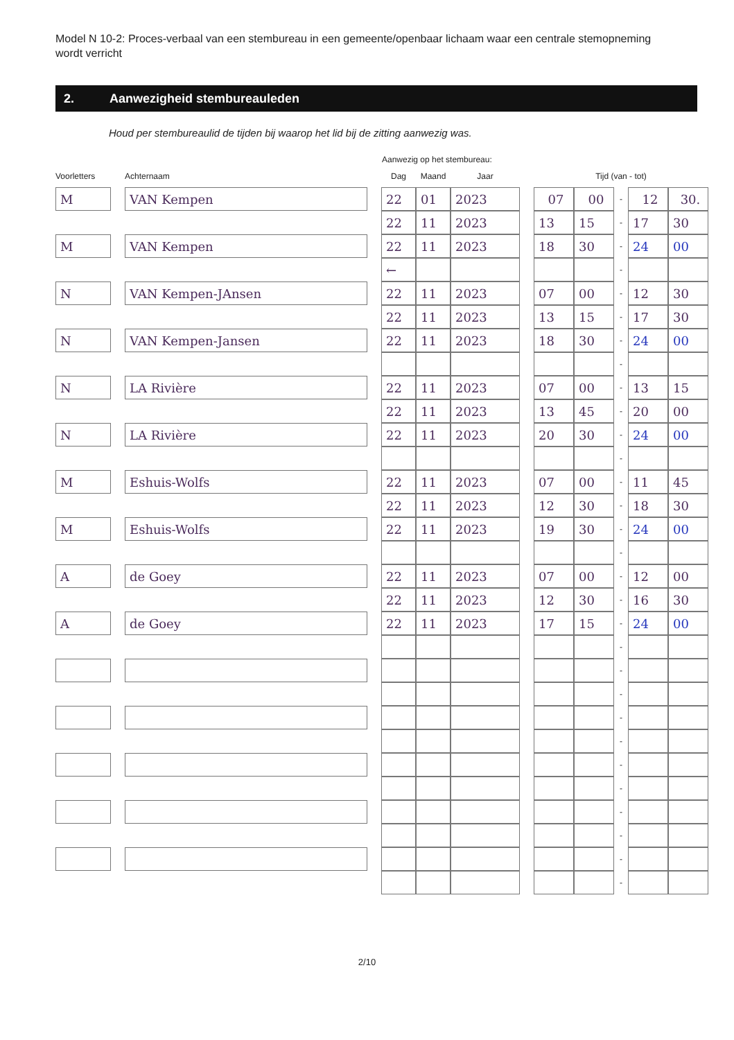Model N 10-2: Proces-verbaal van een stembureau in een gemeente/openbaar lichaam waar een centrale stemopneming wordt verricht
2. Aanwezigheid stembureauleden
Houd per stembureaulid de tijden bij waarop het lid bij de zitting aanwezig was.
| | | | | Aanwezig op het stembureau: | | | | | | | | |
| --- | --- | --- | --- | --- | --- | --- | --- | --- | --- | --- | --- | --- |
| Voorletters | | Achternaam | | Dag | Maand | Jaar | | Tijd (van - tot) | | | | |
| M | | VAN Kempen | | 22 | 01 | 2023 | | 07 | 00 | - | 12 | 30. |
| | | | | 22 | 11 | 2023 | | 13 | 15 | - | 17 | 30 |
| M | | VAN Kempen | | 22 | 11 | 2023 | | 18 | 30 | - | 24 | 00 |
| | | | | ← | | | | | | - | | |
| N | | VAN Kempen-JAnsen | | 22 | 11 | 2023 | | 07 | 00 | - | 12 | 30 |
| | | | | 22 | 11 | 2023 | | 13 | 15 | - | 17 | 30 |
| N | | VAN Kempen-Jansen | | 22 | 11 | 2023 | | 18 | 30 | - | 24 | 00 |
| | | | | | | | | | | - | | |
| N | | LA Rivière | | 22 | 11 | 2023 | | 07 | 00 | - | 13 | 15 |
| | | | | 22 | 11 | 2023 | | 13 | 45 | - | 20 | 00 |
| N | | LA Rivière | | 22 | 11 | 2023 | | 20 | 30 | - | 24 | 00 |
| | | | | | | | | | | - | | |
| M | | Eshuis-Wolfs | | 22 | 11 | 2023 | | 07 | 00 | - | 11 | 45 |
| | | | | 22 | 11 | 2023 | | 12 | 30 | - | 18 | 30 |
| M | | Eshuis-Wolfs | | 22 | 11 | 2023 | | 19 | 30 | - | 24 | 00 |
| | | | | | | | | | | - | | |
| A | | de Goey | | 22 | 11 | 2023 | | 07 | 00 | - | 12 | 00 |
| | | | | 22 | 11 | 2023 | | 12 | 30 | - | 16 | 30 |
| A | | de Goey | | 22 | 11 | 2023 | | 17 | 15 | - | 24 | 00 |
| | | | | | | | | | | - | | |
| | | | | | | | | | | - | | |
| | | | | | | | | | | - | | |
| | | | | | | | | | | - | | |
| | | | | | | | | | | - | | |
| | | | | | | | | | | - | | |
| | | | | | | | | | | - | | |
| | | | | | | | | | | - | | |
| | | | | | | | | | | - | | |
| | | | | | | | | | | - | | |
| | | | | | | | | | | - | | |
2/10